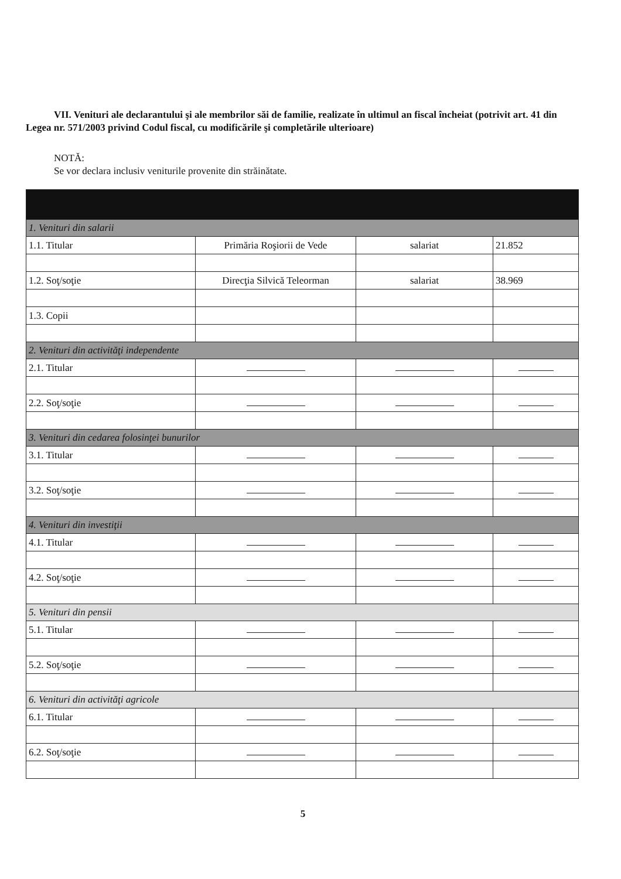VII. Venituri ale declarantului şi ale membrilor săi de familie, realizate în ultimul an fiscal încheiat (potrivit art. 41 din Legea nr. 571/2003 privind Codul fiscal, cu modificările şi completările ulterioare)
NOTĂ:
Se vor declara inclusiv veniturile provenite din străinătate.
| 1. Venituri din salarii | | | |
| 1.1. Titular | Primăria Roşiorii de Vede | salariat | 21.852 |
| 1.2. Soţ/soţie | Direcţia Silvică Teleorman | salariat | 38.969 |
| 1.3. Copii | | | |
| 2. Venituri din activităţi independente | | | |
| 2.1. Titular | | | |
| 2.2. Soţ/soţie | | | |
| 3. Venituri din cedarea folosinţei bunurilor | | | |
| 3.1. Titular | | | |
| 3.2. Soţ/soţie | | | |
| 4. Venituri din investiţii | | | |
| 4.1. Titular | | | |
| 4.2. Soţ/soţie | | | |
| 5. Venituri din pensii | | | |
| 5.1. Titular | | | |
| 5.2. Soţ/soţie | | | |
| 6. Venituri din activităţi agricole | | | |
| 6.1. Titular | | | |
| 6.2. Soţ/soţie | | | |
5